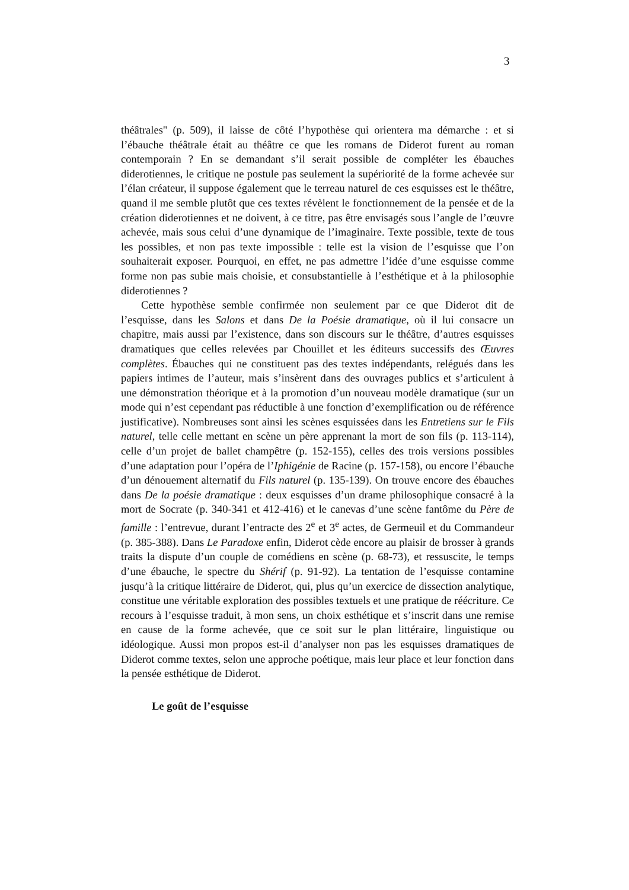3
théâtrales" (p. 509), il laisse de côté l’hypothèse qui orientera ma démarche : et si l’ébauche théâtrale était au théâtre ce que les romans de Diderot furent au roman contemporain ? En se demandant s’il serait possible de compléter les ébauches diderotiennes, le critique ne postule pas seulement la supériorité de la forme achevée sur l’élan créateur, il suppose également que le terreau naturel de ces esquisses est le théâtre, quand il me semble plutôt que ces textes révèlent le fonctionnement de la pensée et de la création diderotiennes et ne doivent, à ce titre, pas être envisagés sous l’angle de l’œuvre achevée, mais sous celui d’une dynamique de l’imaginaire. Texte possible, texte de tous les possibles, et non pas texte impossible : telle est la vision de l’esquisse que l’on souhaiterait exposer. Pourquoi, en effet, ne pas admettre l’idée d’une esquisse comme forme non pas subie mais choisie, et consubstantielle à l’esthétique et à la philosophie diderotiennes ?
Cette hypothèse semble confirmée non seulement par ce que Diderot dit de l’esquisse, dans les Salons et dans De la Poésie dramatique, où il lui consacre un chapitre, mais aussi par l’existence, dans son discours sur le théâtre, d’autres esquisses dramatiques que celles relevées par Chouillet et les éditeurs successifs des Œuvres complètes. Ébauches qui ne constituent pas des textes indépendants, relégués dans les papiers intimes de l’auteur, mais s’insèrent dans des ouvrages publics et s’articulent à une démonstration théorique et à la promotion d’un nouveau modèle dramatique (sur un mode qui n’est cependant pas réductible à une fonction d’exemplification ou de référence justificative). Nombreuses sont ainsi les scènes esquissées dans les Entretiens sur le Fils naturel, telle celle mettant en scène un père apprenant la mort de son fils (p. 113-114), celle d’un projet de ballet champêtre (p. 152-155), celles des trois versions possibles d’une adaptation pour l’opéra de l’Iphigénie de Racine (p. 157-158), ou encore l’ébauche d’un dénouement alternatif du Fils naturel (p. 135-139). On trouve encore des ébauches dans De la poésie dramatique : deux esquisses d’un drame philosophique consacré à la mort de Socrate (p. 340-341 et 412-416) et le canevas d’une scène fantôme du Père de famille : l’entrevue, durant l’entracte des 2<sup>e</sup> et 3<sup>e</sup> actes, de Germeuil et du Commandeur (p. 385-388). Dans Le Paradoxe enfin, Diderot cède encore au plaisir de brosser à grands traits la dispute d’un couple de comédiens en scène (p. 68-73), et ressuscite, le temps d’une ébauche, le spectre du Shérif (p. 91-92). La tentation de l’esquisse contamine jusqu’à la critique littéraire de Diderot, qui, plus qu’un exercice de dissection analytique, constitue une véritable exploration des possibles textuels et une pratique de réécriture. Ce recours à l’esquisse traduit, à mon sens, un choix esthétique et s’inscrit dans une remise en cause de la forme achevée, que ce soit sur le plan littéraire, linguistique ou idéologique. Aussi mon propos est-il d’analyser non pas les esquisses dramatiques de Diderot comme textes, selon une approche poétique, mais leur place et leur fonction dans la pensée esthétique de Diderot.
Le goût de l’esquisse